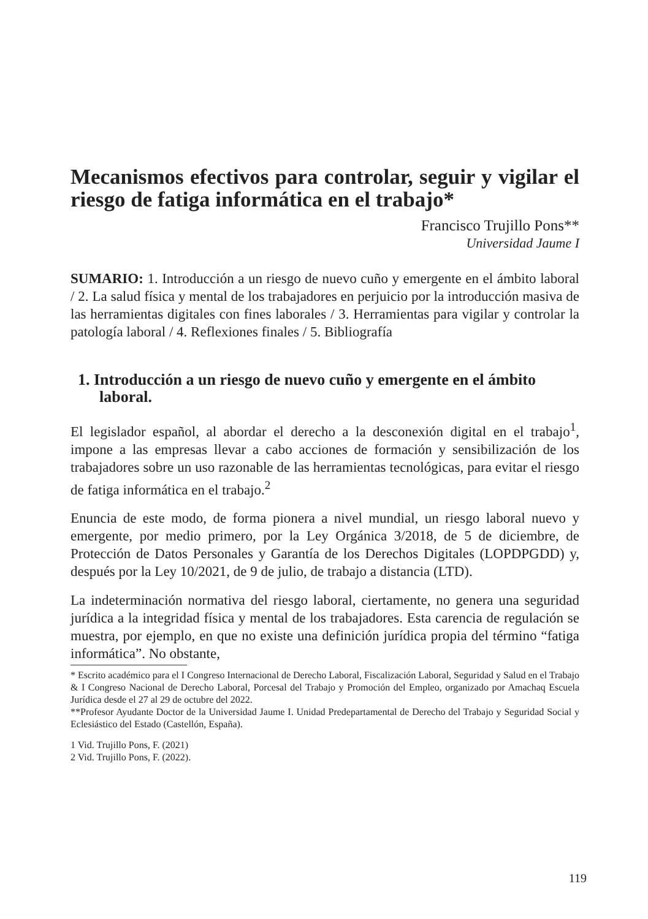Mecanismos efectivos para controlar, seguir y vigilar el riesgo de fatiga informática en el trabajo*
Francisco Trujillo Pons**
Universidad Jaume I
SUMARIO: 1. Introducción a un riesgo de nuevo cuño y emergente en el ámbito laboral / 2. La salud física y mental de los trabajadores en perjuicio por la introducción masiva de las herramientas digitales con fines laborales / 3. Herramientas para vigilar y controlar la patología laboral / 4. Reflexiones finales / 5. Bibliografía
1. Introducción a un riesgo de nuevo cuño y emergente en el ámbito laboral.
El legislador español, al abordar el derecho a la desconexión digital en el trabajo<sup>1</sup>, impone a las empresas llevar a cabo acciones de formación y sensibilización de los trabajadores sobre un uso razonable de las herramientas tecnológicas, para evitar el riesgo de fatiga informática en el trabajo.<sup>2</sup>
Enuncia de este modo, de forma pionera a nivel mundial, un riesgo laboral nuevo y emergente, por medio primero, por la Ley Orgánica 3/2018, de 5 de diciembre, de Protección de Datos Personales y Garantía de los Derechos Digitales (LOPDPGDD) y, después por la Ley 10/2021, de 9 de julio, de trabajo a distancia (LTD).
La indeterminación normativa del riesgo laboral, ciertamente, no genera una seguridad jurídica a la integridad física y mental de los trabajadores. Esta carencia de regulación se muestra, por ejemplo, en que no existe una definición jurídica propia del término “fatiga informática”. No obstante,
* Escrito académico para el I Congreso Internacional de Derecho Laboral, Fiscalización Laboral, Seguridad y Salud en el Trabajo & I Congreso Nacional de Derecho Laboral, Porcesal del Trabajo y Promoción del Empleo, organizado por Amachaq Escuela Jurídica desde el 27 al 29 de octubre del 2022.
**Profesor Ayudante Doctor de la Universidad Jaume I. Unidad Predepartamental de Derecho del Trabajo y Seguridad Social y Eclesiástico del Estado (Castellón, España).
1 Vid. Trujillo Pons, F. (2021)
2 Vid. Trujillo Pons, F. (2022).
119